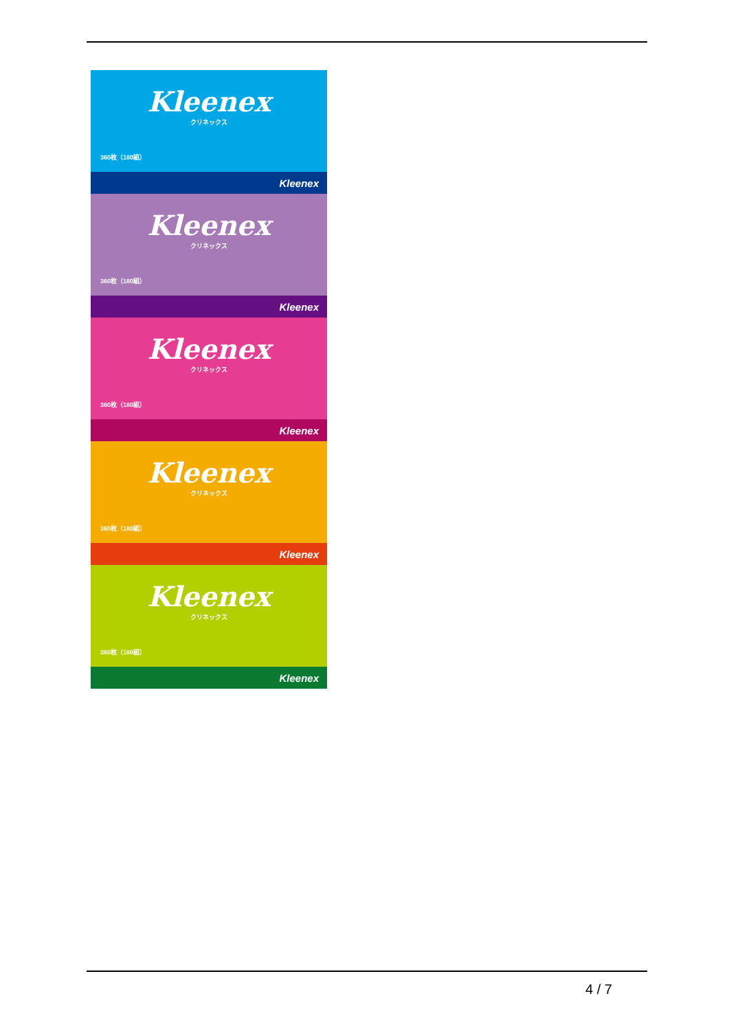Kleenex
クリネックス
360枚（180組）
Kleenex
Kleenex
クリネックス
360枚（180組）
Kleenex
Kleenex
クリネックス
360枚（180組）
Kleenex
Kleenex
クリネックス
360枚（180組）
Kleenex
Kleenex
クリネックス
360枚（180組）
Kleenex
4 / 7